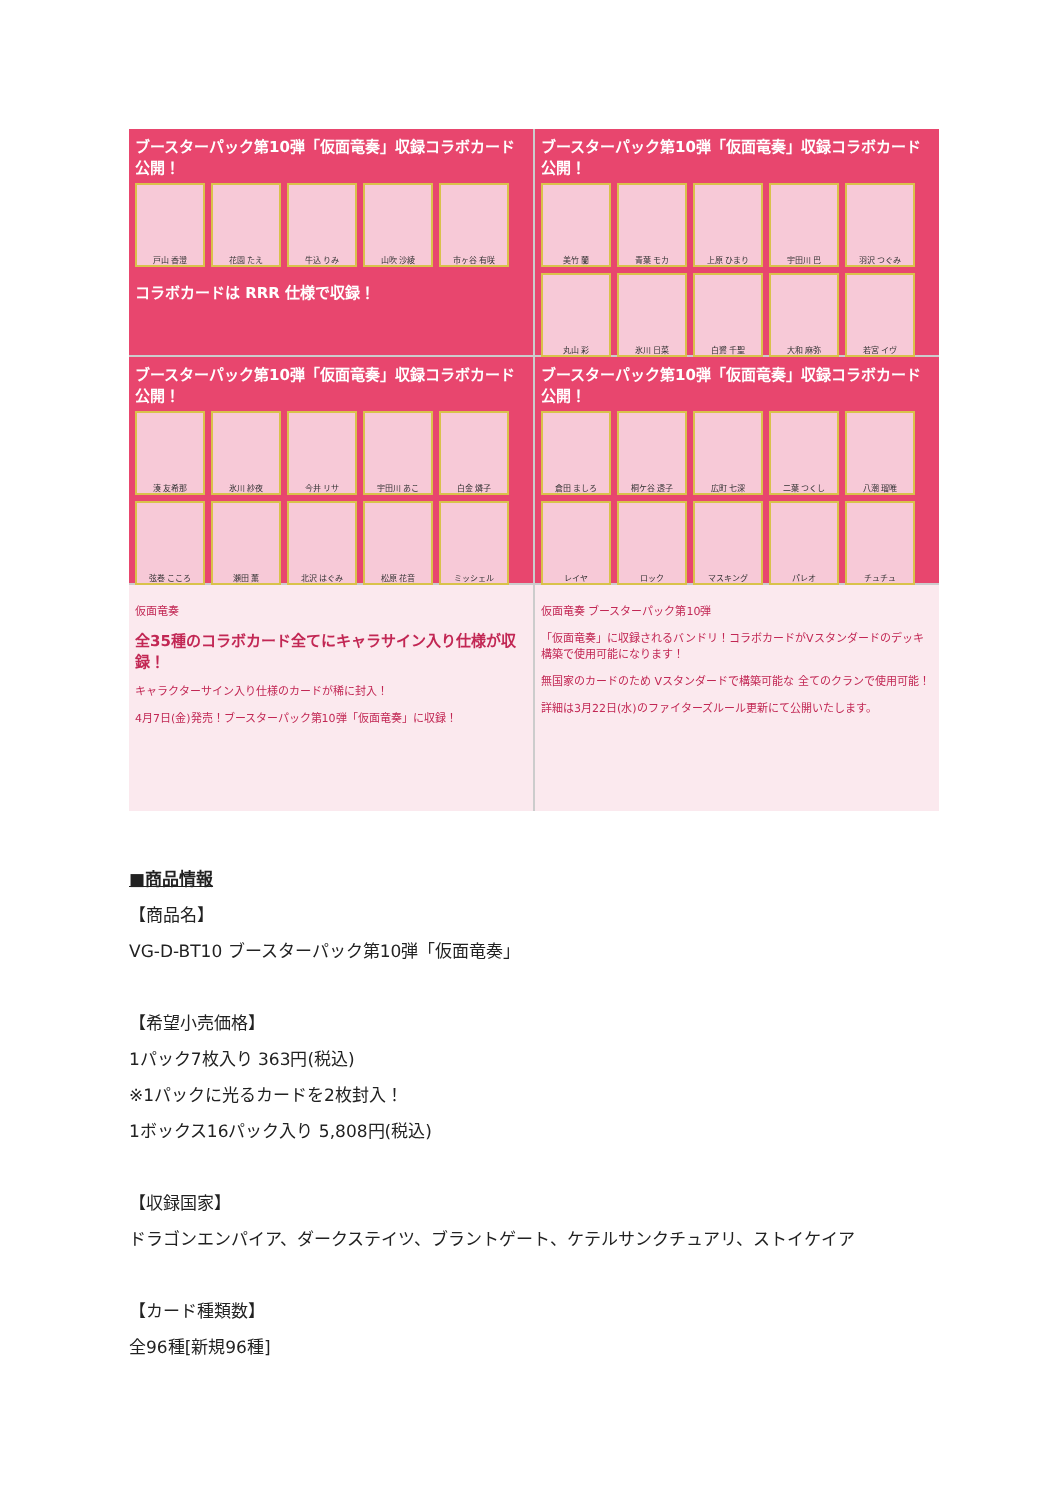ブースターパック第10弾「仮面竜奏」収録コラボカード公開！
戸山 香澄
花園 たえ
牛込 りみ
山吹 沙綾
市ヶ谷 有咲
コラボカードは RRR 仕様で収録！
ブースターパック第10弾「仮面竜奏」収録コラボカード公開！
美竹 蘭
青葉 モカ
上原 ひまり
宇田川 巴
羽沢 つぐみ
丸山 彩
氷川 日菜
白鷺 千聖
大和 麻弥
若宮 イヴ
ブースターパック第10弾「仮面竜奏」収録コラボカード公開！
湊 友希那
氷川 紗夜
今井 リサ
宇田川 あこ
白金 燐子
弦巻 こころ
瀬田 薫
北沢 はぐみ
松原 花音
ミッシェル
ブースターパック第10弾「仮面竜奏」収録コラボカード公開！
倉田 ましろ
桐ケ谷 透子
広町 七深
二葉 つくし
八潮 瑠唯
レイヤ
ロック
マスキング
パレオ
チュチュ
仮面竜奏
全35種のコラボカード全てにキャラサイン入り仕様が収録！
キャラクターサイン入り仕様のカードが稀に封入！
4月7日(金)発売！ブースターパック第10弾「仮面竜奏」に収録！
仮面竜奏 ブースターパック第10弾
「仮面竜奏」に収録されるバンドリ！コラボカードがVスタンダードのデッキ構築で使用可能になります！
無国家のカードのため Vスタンダードで構築可能な 全てのクランで使用可能！
詳細は3月22日(水)のファイターズルール更新にて公開いたします。
■商品情報
【商品名】
VG-D-BT10 ブースターパック第10弾「仮面竜奏」
【希望小売価格】
1パック7枚入り 363円(税込)
※1パックに光るカードを2枚封入！
1ボックス16パック入り 5,808円(税込)
【収録国家】
ドラゴンエンパイア、ダークステイツ、ブラントゲート、ケテルサンクチュアリ、ストイケイア
【カード種類数】
全96種[新規96種]